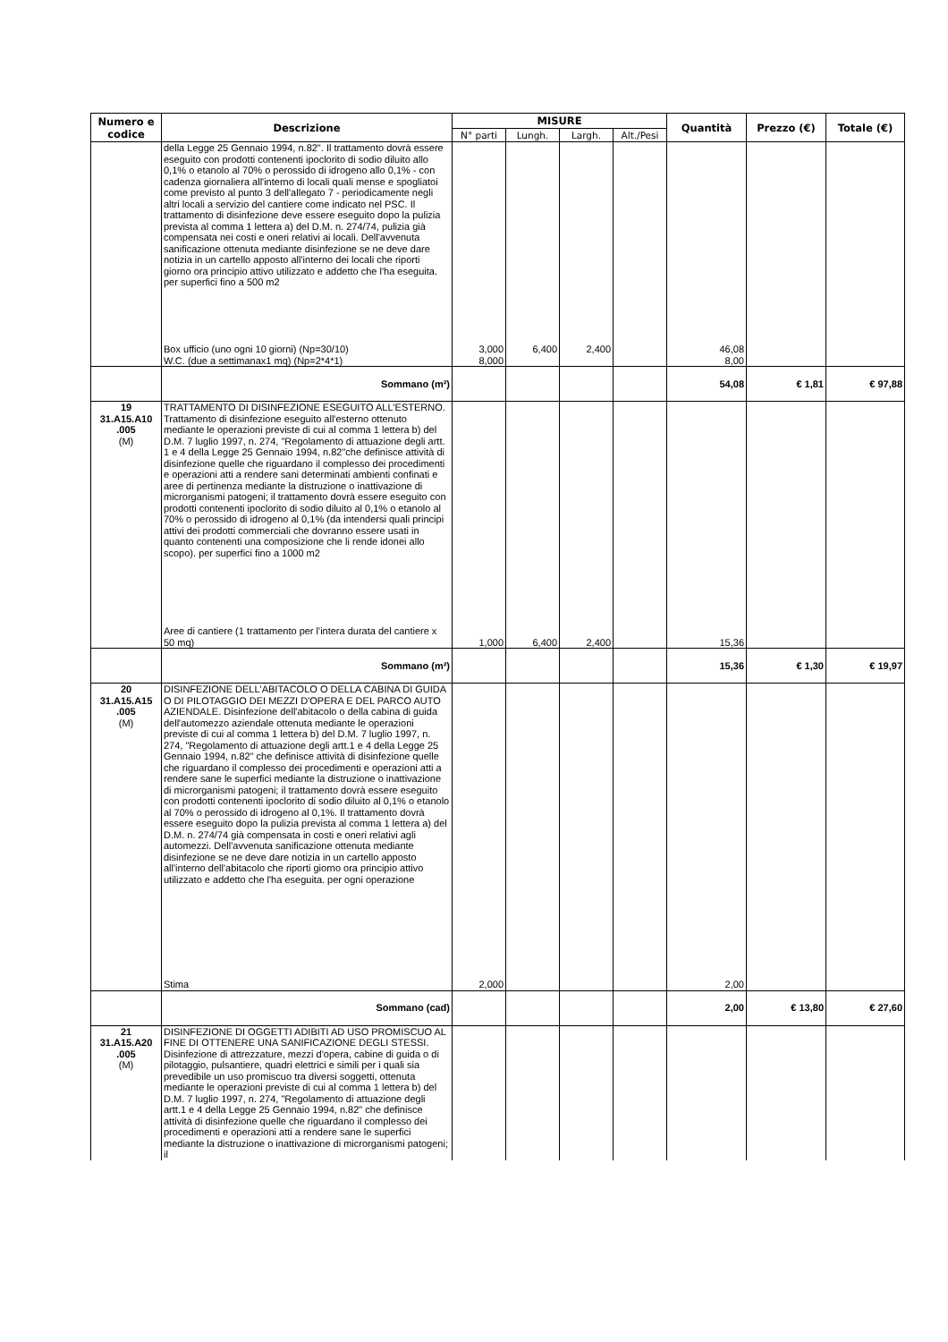| Numero e codice | Descrizione | MISURE | | | | Quantità | Prezzo (€) | Totale (€) |
| --- | --- | --- | --- | --- | --- | --- | --- | --- |
| | | N° parti | Lungh. | Largh. | Alt./Pesi | | | |
| | della Legge 25 Gennaio 1994, n.82". Il trattamento dovrà essere eseguito con prodotti contenenti ipoclorito di sodio diluito allo 0,1% o etanolo al 70% o perossido di idrogeno allo 0,1% - con cadenza giornaliera all'interno di locali quali mense e spogliatoi come previsto al punto 3 dell'allegato 7 - periodicamente negli altri locali a servizio del cantiere come indicato nel PSC. Il trattamento di disinfezione deve essere eseguito dopo la pulizia prevista al comma 1 lettera a) del D.M. n. 274/74, pulizia già compensata nei costi e oneri relativi ai locali. Dell'avvenuta sanificazione ottenuta mediante disinfezione se ne deve dare notizia in un cartello apposto all'interno dei locali che riporti giorno ora principio attivo utilizzato e addetto che l'ha eseguita. per superfici fino a 500 m2 | | | | | | | |
| | Box ufficio (uno ogni 10 giorni) (Np=30/10) | 3,000 | 6,400 | 2,400 | | 46,08 | | |
| | W.C. (due a settimanax1 mq) (Np=2*4*1) | 8,000 | | | | 8,00 | | |
| | Sommano (m²) | | | | | 54,08 | € 1,81 | € 97,88 |
| 19 31.A15.A10 .005 (M) | TRATTAMENTO DI DISINFEZIONE ESEGUITO ALL'ESTERNO. Trattamento di disinfezione eseguito all'esterno ottenuto mediante le operazioni previste di cui al comma 1 lettera b) del D.M. 7 luglio 1997, n. 274, "Regolamento di attuazione degli artt. 1 e 4 della Legge 25 Gennaio 1994, n.82"che definisce attività di disinfezione quelle che riguardano il complesso dei procedimenti e operazioni atti a rendere sani determinati ambienti confinati e aree di pertinenza mediante la distruzione o inattivazione di microrganismi patogeni; il trattamento dovrà essere eseguito con prodotti contenenti ipoclorito di sodio diluito al 0,1% o etanolo al 70% o perossido di idrogeno al 0,1% (da intendersi quali principi attivi dei prodotti commerciali che dovranno essere usati in quanto contenenti una composizione che li rende idonei allo scopo). per superfici fino a 1000 m2 | | | | | | | |
| | Aree di cantiere (1 trattamento per l'intera durata del cantiere x 50 mq) | 1,000 | 6,400 | 2,400 | | 15,36 | | |
| | Sommano (m²) | | | | | 15,36 | € 1,30 | € 19,97 |
| 20 31.A15.A15 .005 (M) | DISINFEZIONE DELL'ABITACOLO O DELLA CABINA DI GUIDA O DI PILOTAGGIO DEI MEZZI D'OPERA E DEL PARCO AUTO AZIENDALE. Disinfezione dell'abitacolo o della cabina di guida dell'automezzo aziendale ottenuta mediante le operazioni previste di cui al comma 1 lettera b) del D.M. 7 luglio 1997, n. 274, "Regolamento di attuazione degli artt.1 e 4 della Legge 25 Gennaio 1994, n.82" che definisce attività di disinfezione quelle che riguardano il complesso dei procedimenti e operazioni atti a rendere sane le superfici mediante la distruzione o inattivazione di microrganismi patogeni; il trattamento dovrà essere eseguito con prodotti contenenti ipoclorito di sodio diluito al 0,1% o etanolo al 70% o perossido di idrogeno al 0,1%. Il trattamento dovrà essere eseguito dopo la pulizia prevista al comma 1 lettera a) del D.M. n. 274/74 già compensata in costi e oneri relativi agli automezzi. Dell'avvenuta sanificazione ottenuta mediante disinfezione se ne deve dare notizia in un cartello apposto all'interno dell'abitacolo che riporti giorno ora principio attivo utilizzato e addetto che l'ha eseguita. per ogni operazione | | | | | | | |
| | Stima | 2,000 | | | | 2,00 | | |
| | Sommano (cad) | | | | | 2,00 | € 13,80 | € 27,60 |
| 21 31.A15.A20 .005 (M) | DISINFEZIONE DI OGGETTI ADIBITI AD USO PROMISCUO AL FINE DI OTTENERE UNA SANIFICAZIONE DEGLI STESSI. Disinfezione di attrezzature, mezzi d'opera, cabine di guida o di pilotaggio, pulsantiere, quadri elettrici e simili per i quali sia prevedibile un uso promiscuo tra diversi soggetti, ottenuta mediante le operazioni previste di cui al comma 1 lettera b) del D.M. 7 luglio 1997, n. 274, "Regolamento di attuazione degli artt.1 e 4 della Legge 25 Gennaio 1994, n.82" che definisce attività di disinfezione quelle che riguardano il complesso dei procedimenti e operazioni atti a rendere sane le superfici mediante la distruzione o inattivazione di microrganismi patogeni; il | | | | | | | |